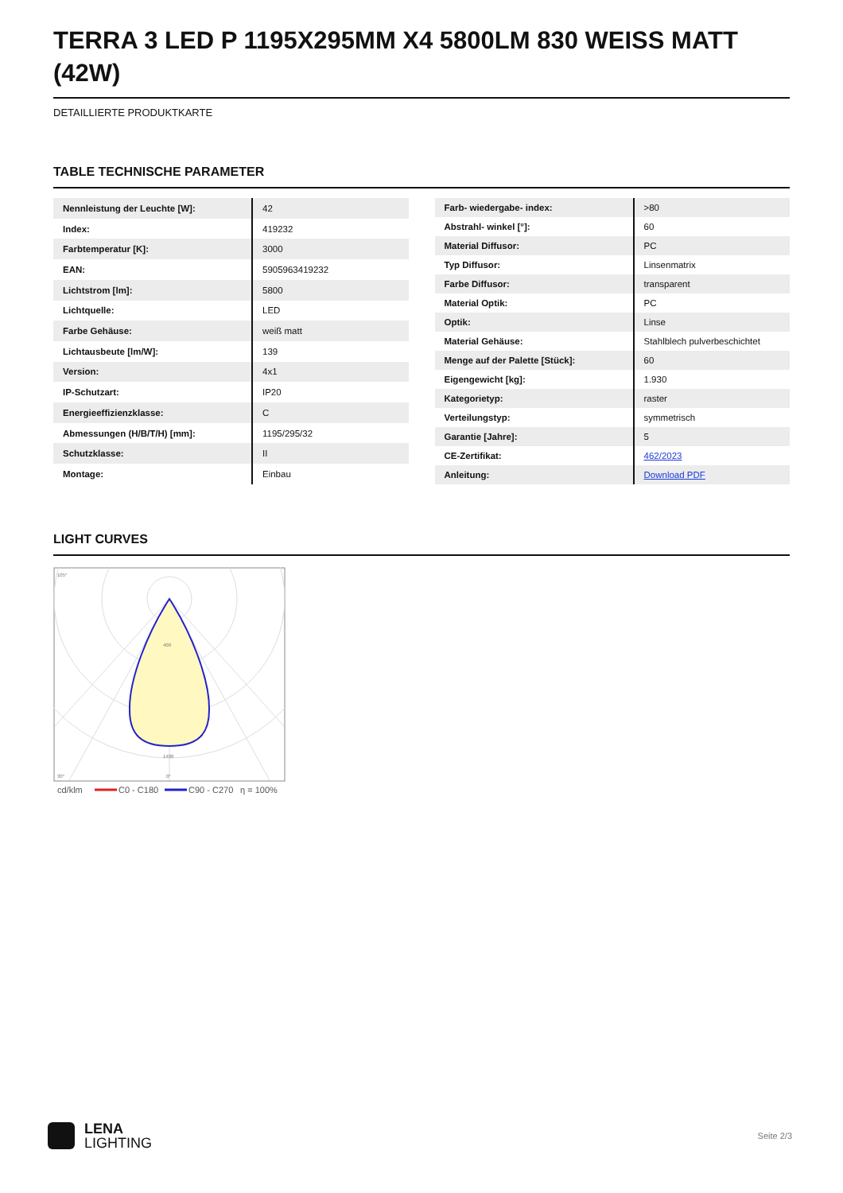TERRA 3 LED P 1195X295MM X4 5800LM 830 WEISS MATT (42W)
DETAILLIERTE PRODUKTKARTE
TABLE TECHNISCHE PARAMETER
| Nennleistung der Leuchte [W]: | 42 |
| Index: | 419232 |
| Farbtemperatur [K]: | 3000 |
| EAN: | 5905963419232 |
| Lichtstrom [lm]: | 5800 |
| Lichtquelle: | LED |
| Farbe Gehäuse: | weiß matt |
| Lichtausbeute [lm/W]: | 139 |
| Version: | 4x1 |
| IP-Schutzart: | IP20 |
| Energieeffizienzklasse: | C |
| Abmessungen (H/B/T/H) [mm]: | 1195/295/32 |
| Schutzklasse: | II |
| Montage: | Einbau |
| Farb- wiedergabe- index: | >80 |
| Abstrahl- winkel [°]: | 60 |
| Material Diffusor: | PC |
| Typ Diffusor: | Linsenmatrix |
| Farbe Diffusor: | transparent |
| Material Optik: | PC |
| Optik: | Linse |
| Material Gehäuse: | Stahlblech pulverbeschichtet |
| Menge auf der Palette [Stück]: | 60 |
| Eigengewicht [kg]: | 1.930 |
| Kategorietyp: | raster |
| Verteilungstyp: | symmetrisch |
| Garantie [Jahre]: | 5 |
| CE-Zertifikat: | 462/2023 |
| Anleitung: | Download PDF |
LIGHT CURVES
105°
30°
0°
400
1400
cd/klm
C0 - C180
C90 - C270
η = 100%
LENA
LIGHTING
Seite 2/3